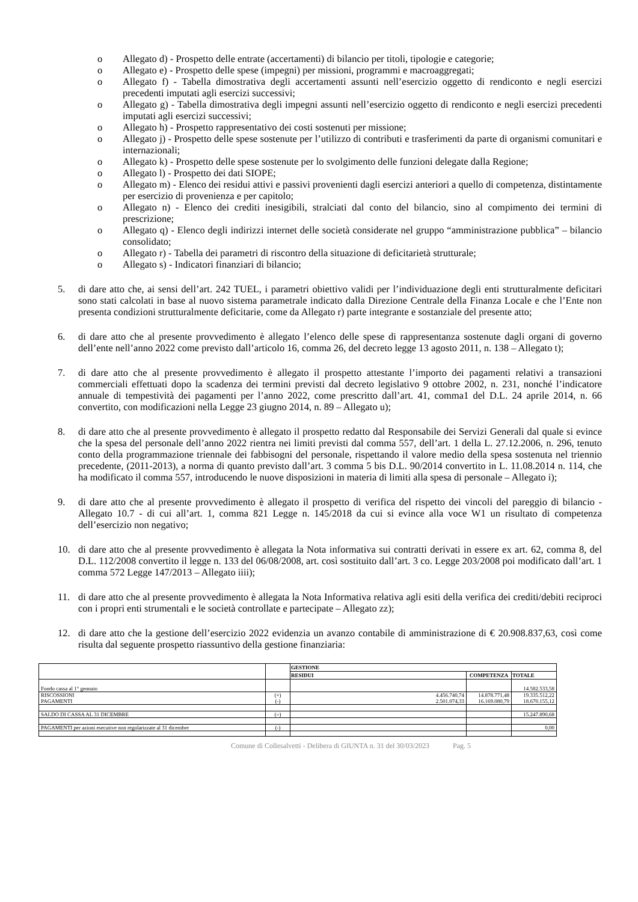o Allegato d) - Prospetto delle entrate (accertamenti) di bilancio per titoli, tipologie e categorie;
o Allegato e) - Prospetto delle spese (impegni) per missioni, programmi e macroaggregati;
o Allegato f) - Tabella dimostrativa degli accertamenti assunti nell’esercizio oggetto di rendiconto e negli esercizi precedenti imputati agli esercizi successivi;
o Allegato g) - Tabella dimostrativa degli impegni assunti nell’esercizio oggetto di rendiconto e negli esercizi precedenti imputati agli esercizi successivi;
o Allegato h) - Prospetto rappresentativo dei costi sostenuti per missione;
o Allegato j) - Prospetto delle spese sostenute per l’utilizzo di contributi e trasferimenti da parte di organismi comunitari e internazionali;
o Allegato k) - Prospetto delle spese sostenute per lo svolgimento delle funzioni delegate dalla Regione;
o Allegato l) - Prospetto dei dati SIOPE;
o Allegato m) - Elenco dei residui attivi e passivi provenienti dagli esercizi anteriori a quello di competenza, distintamente per esercizio di provenienza e per capitolo;
o Allegato n) - Elenco dei crediti inesigibili, stralciati dal conto del bilancio, sino al compimento dei termini di prescrizione;
o Allegato q) - Elenco degli indirizzi internet delle società considerate nel gruppo “amministrazione pubblica” – bilancio consolidato;
o Allegato r) - Tabella dei parametri di riscontro della situazione di deficitarietà strutturale;
o Allegato s) - Indicatori finanziari di bilancio;
5. di dare atto che, ai sensi dell’art. 242 TUEL, i parametri obiettivo validi per l’individuazione degli enti strutturalmente deficitari sono stati calcolati in base al nuovo sistema parametrale indicato dalla Direzione Centrale della Finanza Locale e che l’Ente non presenta condizioni strutturalmente deficitarie, come da Allegato r) parte integrante e sostanziale del presente atto;
6. di dare atto che al presente provvedimento è allegato l’elenco delle spese di rappresentanza sostenute dagli organi di governo dell’ente nell’anno 2022 come previsto dall’articolo 16, comma 26, del decreto legge 13 agosto 2011, n. 138 – Allegato t);
7. di dare atto che al presente provvedimento è allegato il prospetto attestante l’importo dei pagamenti relativi a transazioni commerciali effettuati dopo la scadenza dei termini previsti dal decreto legislativo 9 ottobre 2002, n. 231, nonché l’indicatore annuale di tempestività dei pagamenti per l’anno 2022, come prescritto dall’art. 41, comma1 del D.L. 24 aprile 2014, n. 66 convertito, con modificazioni nella Legge 23 giugno 2014, n. 89 – Allegato u);
8. di dare atto che al presente provvedimento è allegato il prospetto redatto dal Responsabile dei Servizi Generali dal quale si evince che la spesa del personale dell’anno 2022 rientra nei limiti previsti dal comma 557, dell’art. 1 della L. 27.12.2006, n. 296, tenuto conto della programmazione triennale dei fabbisogni del personale, rispettando il valore medio della spesa sostenuta nel triennio precedente, (2011-2013), a norma di quanto previsto dall’art. 3 comma 5 bis D.L. 90/2014 convertito in L. 11.08.2014 n. 114, che ha modificato il comma 557, introducendo le nuove disposizioni in materia di limiti alla spesa di personale – Allegato i);
9. di dare atto che al presente provvedimento è allegato il prospetto di verifica del rispetto dei vincoli del pareggio di bilancio - Allegato 10.7 - di cui all’art. 1, comma 821 Legge n. 145/2018 da cui si evince alla voce W1 un risultato di competenza dell’esercizio non negativo;
10. di dare atto che al presente provvedimento è allegata la Nota informativa sui contratti derivati in essere ex art. 62, comma 8, del D.L. 112/2008 convertito il legge n. 133 del 06/08/2008, art. così sostituito dall’art. 3 co. Legge 203/2008 poi modificato dall’art. 1 comma 572 Legge 147/2013 – Allegato iiii);
11. di dare atto che al presente provvedimento è allegata la Nota Informativa relativa agli esiti della verifica dei crediti/debiti reciproci con i propri enti strumentali e le società controllate e partecipate – Allegato zz);
12. di dare atto che la gestione dell’esercizio 2022 evidenzia un avanzo contabile di amministrazione di € 20.908.837,63, così come risulta dal seguente prospetto riassuntivo della gestione finanziaria:
| | | GESTIONE | | |
| | | RESIDUI | COMPETENZA | TOTALE |
| Fondo cassa al 1° gennaio | | | | 14.582.533,58 |
| RISCOSSIONI PAGAMENTI | (+) (-) | 4.456.740,74 2.501.074,33 | 14.878.771,48 16.169.080,79 | 19.335.512,22 18.670.155,12 |
| SALDO DI CASSA AL 31 DICEMBRE | (=) | | | 15.247.890,68 |
| PAGAMENTI per azioni esecutive non regolarizzate al 31 dicembre | (-) | | | 0,00 |
Comune di Collesalvetti - Delibera di GIUNTA n. 31 del 30/03/2023 Pag. 5